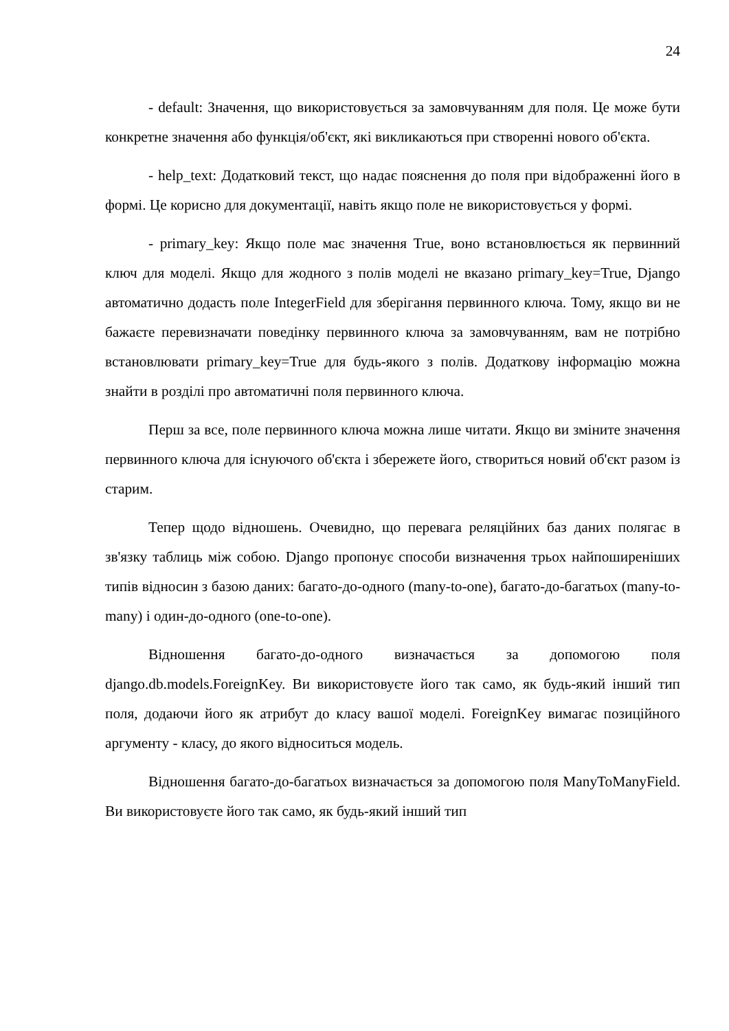24
- default: Значення, що використовується за замовчуванням для поля. Це може бути конкретне значення або функція/об'єкт, які викликаються при створенні нового об'єкта.
- help_text: Додатковий текст, що надає пояснення до поля при відображенні його в формі. Це корисно для документації, навіть якщо поле не використовується у формі.
- primary_key: Якщо поле має значення True, воно встановлюється як первинний ключ для моделі. Якщо для жодного з полів моделі не вказано primary_key=True, Django автоматично додасть поле IntegerField для зберігання первинного ключа. Тому, якщо ви не бажаєте перевизначати поведінку первинного ключа за замовчуванням, вам не потрібно встановлювати primary_key=True для будь-якого з полів. Додаткову інформацію можна знайти в розділі про автоматичні поля первинного ключа.
Перш за все, поле первинного ключа можна лише читати. Якщо ви зміните значення первинного ключа для існуючого об'єкта і збережете його, створиться новий об'єкт разом із старим.
Тепер щодо відношень. Очевидно, що перевага реляційних баз даних полягає в зв'язку таблиць між собою. Django пропонує способи визначення трьох найпоширеніших типів відносин з базою даних: багато-до-одного (many-to-one), багато-до-багатьох (many-to-many) і один-до-одного (one-to-one).
Відношення багато-до-одного визначається за допомогою поля django.db.models.ForeignKey. Ви використовуєте його так само, як будь-який інший тип поля, додаючи його як атрибут до класу вашої моделі. ForeignKey вимагає позиційного аргументу - класу, до якого відноситься модель.
Відношення багато-до-багатьох визначається за допомогою поля ManyToManyField. Ви використовуєте його так само, як будь-який інший тип